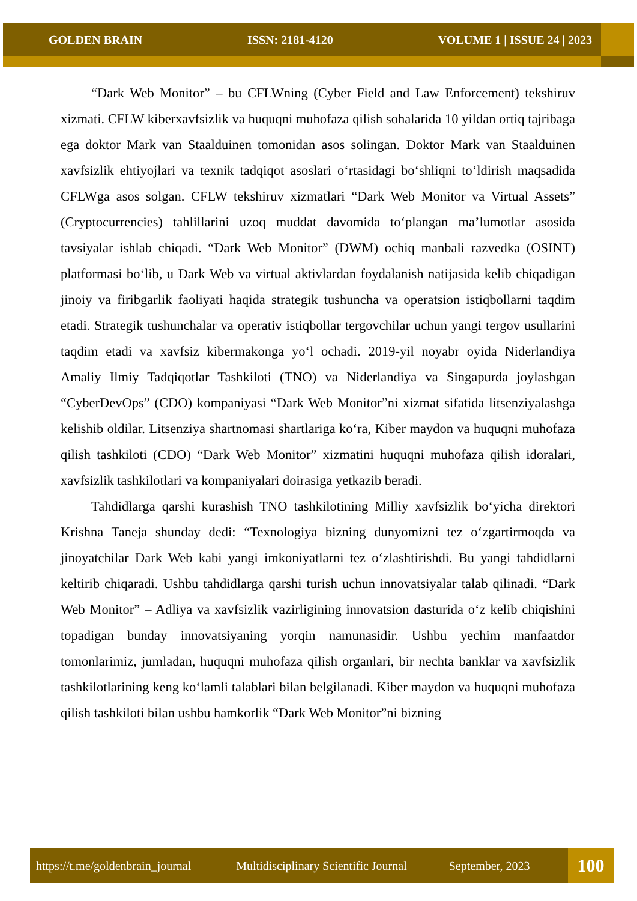GOLDEN BRAIN ISSN: 2181-4120 VOLUME 1 | ISSUE 24 | 2023
“Dark Web Monitor” – bu CFLWning (Cyber Field and Law Enforcement) tekshiruv xizmati. CFLW kiberxavfsizlik va huquqni muhofaza qilish sohalarida 10 yildan ortiq tajribaga ega doktor Mark van Staalduinen tomonidan asos solingan. Doktor Mark van Staalduinen xavfsizlik ehtiyojlari va texnik tadqiqot asoslari o‘rtasidagi bo‘shliqni to‘ldirish maqsadida CFLWga asos solgan. CFLW tekshiruv xizmatlari “Dark Web Monitor va Virtual Assets” (Cryptocurrencies) tahlillarini uzoq muddat davomida to‘plangan ma’lumotlar asosida tavsiyalar ishlab chiqadi. “Dark Web Monitor” (DWM) ochiq manbali razvedka (OSINT) platformasi bo‘lib, u Dark Web va virtual aktivlardan foydalanish natijasida kelib chiqadigan jinoiy va firibgarlik faoliyati haqida strategik tushuncha va operatsion istiqbollarni taqdim etadi. Strategik tushunchalar va operativ istiqbollar tergovchilar uchun yangi tergov usullarini taqdim etadi va xavfsiz kibermakonga yo‘l ochadi. 2019-yil noyabr oyida Niderlandiya Amaliy Ilmiy Tadqiqotlar Tashkiloti (TNO) va Niderlandiya va Singapurda joylashgan “CyberDevOps” (CDO) kompaniyasi “Dark Web Monitor”ni xizmat sifatida litsenziyalashga kelishib oldilar. Litsenziya shartnomasi shartlariga ko‘ra, Kiber maydon va huquqni muhofaza qilish tashkiloti (CDO) “Dark Web Monitor” xizmatini huquqni muhofaza qilish idoralari, xavfsizlik tashkilotlari va kompaniyalari doirasiga yetkazib beradi.
Tahdidlarga qarshi kurashish TNO tashkilotining Milliy xavfsizlik bo‘yicha direktori Krishna Taneja shunday dedi: “Texnologiya bizning dunyomizni tez o‘zgartirmoqda va jinoyatchilar Dark Web kabi yangi imkoniyatlarni tez o‘zlashtirishdi. Bu yangi tahdidlarni keltirib chiqaradi. Ushbu tahdidlarga qarshi turish uchun innovatsiyalar talab qilinadi. “Dark Web Monitor” – Adliya va xavfsizlik vazirligining innovatsion dasturida o‘z kelib chiqishini topadigan bunday innovatsiyaning yorqin namunasidir. Ushbu yechim manfaatdor tomonlarimiz, jumladan, huquqni muhofaza qilish organlari, bir nechta banklar va xavfsizlik tashkilotlarining keng ko‘lamli talablari bilan belgilanadi. Kiber maydon va huquqni muhofaza qilish tashkiloti bilan ushbu hamkorlik “Dark Web Monitor”ni bizning
https://t.me/goldenbrain_journal Multidisciplinary Scientific Journal September, 2023
100